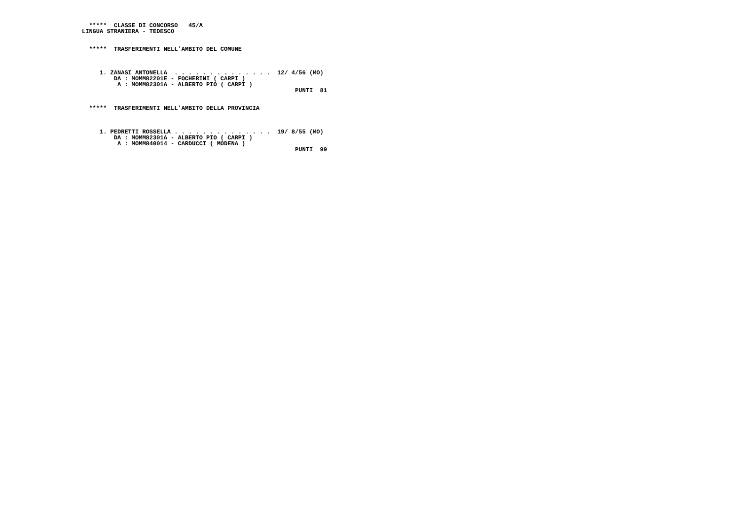*****  CLASSE DI CONCORSO   45/A
LINGUA STRANIERA - TEDESCO


  *****  TRASFERIMENTI NELL'AMBITO DEL COMUNE



     1. ZANASI ANTONELLA  . . . . . . . . . . . . . .  12/ 4/56 (MO)
         DA : MOMM82201E - FOCHERINI ( CARPI )
          A : MOMM82301A - ALBERTO PIO ( CARPI )
                                                            PUNTI  81


  *****  TRASFERIMENTI NELL'AMBITO DELLA PROVINCIA



     1. PEDRETTI ROSSELLA . . . . . . . . . . . . . .  19/ 8/55 (MO)
         DA : MOMM82301A - ALBERTO PIO ( CARPI )
          A : MOMM840014 - CARDUCCI ( MODENA )
                                                            PUNTI  99